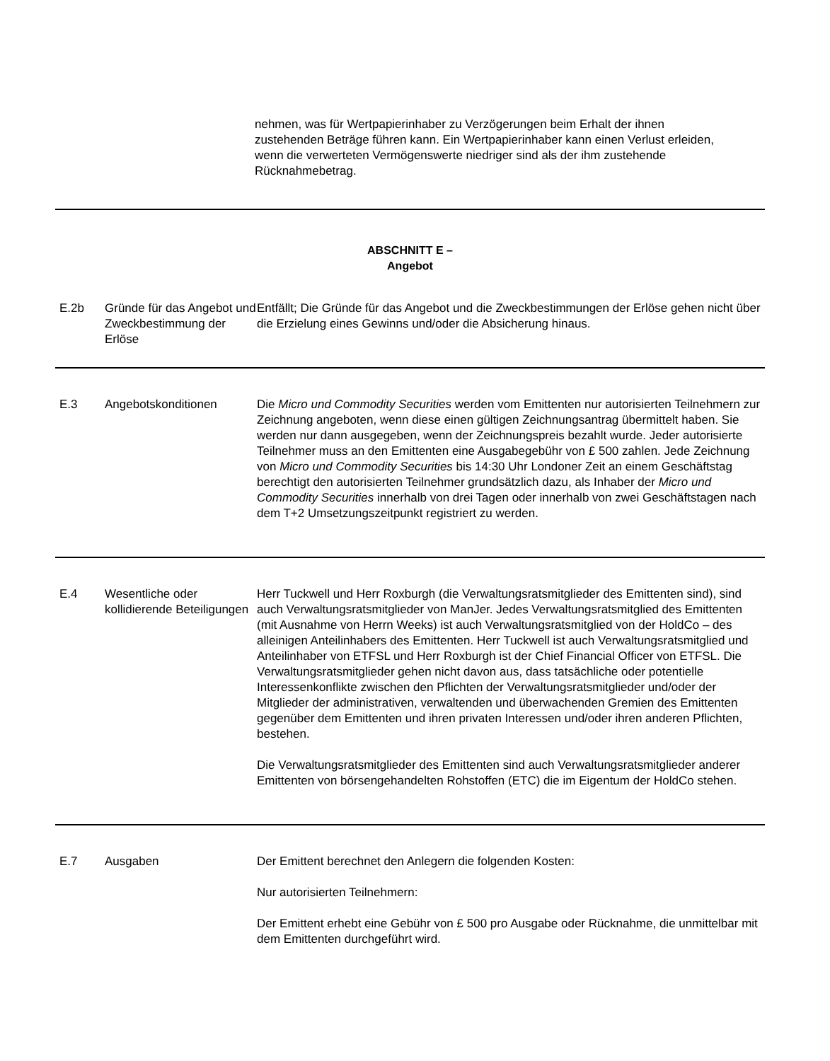nehmen, was für Wertpapierinhaber zu Verzögerungen beim Erhalt der ihnen zustehenden Beträge führen kann. Ein Wertpapierinhaber kann einen Verlust erleiden, wenn die verwerteten Vermögenswerte niedriger sind als der ihm zustehende Rücknahmebetrag.
| ABSCHNITT E – Angebot | | |
| E.2b | Gründe für das Angebot und Zweckbestimmung der Erlöse | Entfällt; Die Gründe für das Angebot und die Zweckbestimmungen der Erlöse gehen nicht über die Erzielung eines Gewinns und/oder die Absicherung hinaus. |
| E.3 | Angebotskonditionen | Die Micro und Commodity Securities werden vom Emittenten nur autorisierten Teilnehmern zur Zeichnung angeboten, wenn diese einen gültigen Zeichnungsantrag übermittelt haben. Sie werden nur dann ausgegeben, wenn der Zeichnungspreis bezahlt wurde. Jeder autorisierte Teilnehmer muss an den Emittenten eine Ausgabegebühr von £ 500 zahlen. Jede Zeichnung von Micro und Commodity Securities bis 14:30 Uhr Londoner Zeit an einem Geschäftstag berechtigt den autorisierten Teilnehmer grundsätzlich dazu, als Inhaber der Micro und Commodity Securities innerhalb von drei Tagen oder innerhalb von zwei Geschäftstagen nach dem T+2 Umsetzungszeitpunkt registriert zu werden. |
| E.4 | Wesentliche oder kollidierende Beteiligungen | Herr Tuckwell und Herr Roxburgh (die Verwaltungsratsmitglieder des Emittenten sind), sind auch Verwaltungsratsmitglieder von ManJer. Jedes Verwaltungsratsmitglied des Emittenten (mit Ausnahme von Herrn Weeks) ist auch Verwaltungsratsmitglied von der HoldCo – des alleinigen Anteilinhabers des Emittenten. Herr Tuckwell ist auch Verwaltungsratsmitglied und Anteilinhaber von ETFSL und Herr Roxburgh ist der Chief Financial Officer von ETFSL. Die Verwaltungsratsmitglieder gehen nicht davon aus, dass tatsächliche oder potentielle Interessenkonflikte zwischen den Pflichten der Verwaltungsratsmitglieder und/oder der Mitglieder der administrativen, verwaltenden und überwachenden Gremien des Emittenten gegenüber dem Emittenten und ihren privaten Interessen und/oder ihren anderen Pflichten, bestehen. Die Verwaltungsratsmitglieder des Emittenten sind auch Verwaltungsratsmitglieder anderer Emittenten von börsengehandelten Rohstoffen (ETC) die im Eigentum der HoldCo stehen. |
| E.7 | Ausgaben | Der Emittent berechnet den Anlegern die folgenden Kosten: Nur autorisierten Teilnehmern: Der Emittent erhebt eine Gebühr von £ 500 pro Ausgabe oder Rücknahme, die unmittelbar mit dem Emittenten durchgeführt wird. |